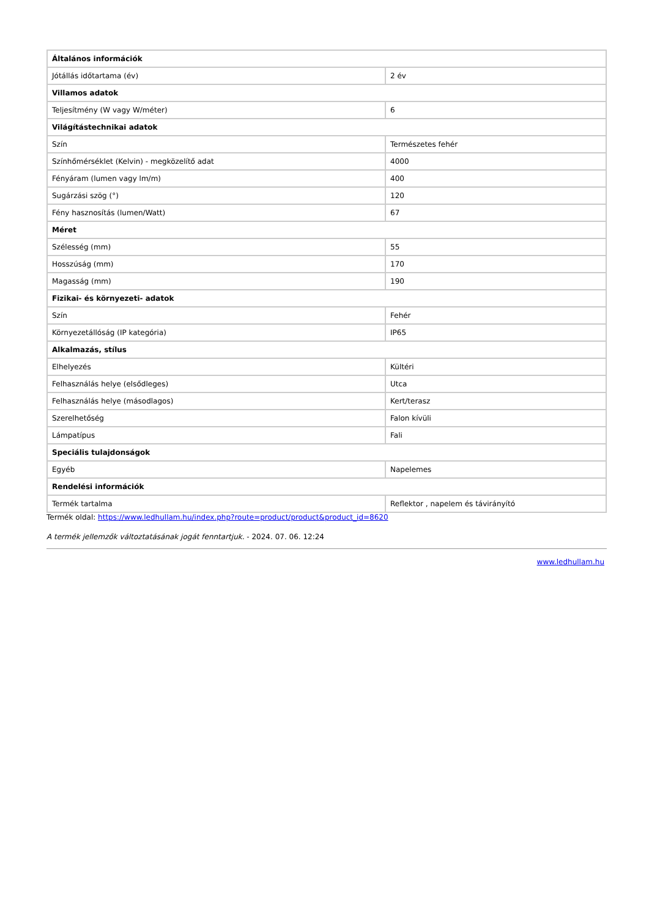| Általános információk | |
| --- | --- |
| Jótállás időtartama (év) | 2 év |
| Villamos adatok | |
| Teljesítmény (W vagy W/méter) | 6 |
| Világítástechnikai adatok | |
| Szín | Természetes fehér |
| Színhőmérséklet (Kelvin) - megközelítő adat | 4000 |
| Fényáram (lumen vagy lm/m) | 400 |
| Sugárzási szög (°) | 120 |
| Fény hasznosítás (lumen/Watt) | 67 |
| Méret | |
| Szélesség (mm) | 55 |
| Hosszúság (mm) | 170 |
| Magasság (mm) | 190 |
| Fizikai- és környezeti- adatok | |
| Szín | Fehér |
| Környezetállóság (IP kategória) | IP65 |
| Alkalmazás, stílus | |
| Elhelyezés | Kültéri |
| Felhasználás helye (elsődleges) | Utca |
| Felhasználás helye (másodlagos) | Kert/terasz |
| Szerelhetőség | Falon kívüli |
| Lámpatípus | Fali |
| Speciális tulajdonságok | |
| Egyéb | Napelemes |
| Rendelési információk | |
| Termék tartalma | Reflektor , napelem és távirányító |
Termék oldal: https://www.ledhullam.hu/index.php?route=product/product&product_id=8620
A termék jellemzők változtatásának jogát fenntartjuk. - 2024. 07. 06. 12:24
www.ledhullam.hu